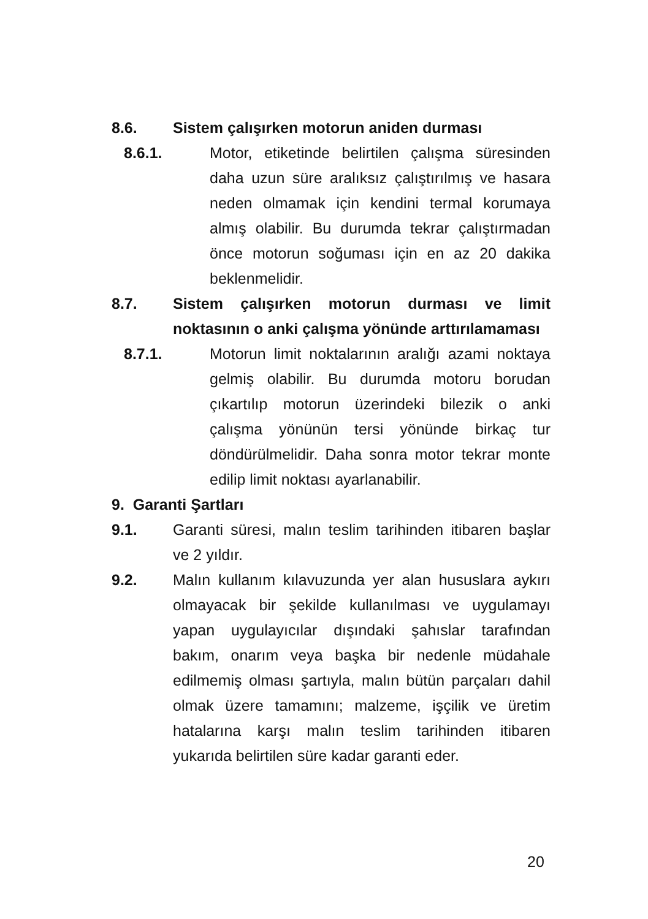8.6. Sistem çalışırken motorun aniden durması
8.6.1. Motor, etiketinde belirtilen çalışma süresinden daha uzun süre aralıksız çalıştırılmış ve hasara neden olmamak için kendini termal korumaya almış olabilir. Bu durumda tekrar çalıştırmadan önce motorun soğuması için en az 20 dakika beklenmelidir.
8.7. Sistem çalışırken motorun durması ve limit noktasının o anki çalışma yönünde arttırılamaması
8.7.1. Motorun limit noktalarının aralığı azami noktaya gelmiş olabilir. Bu durumda motoru borudan çıkartılıp motorun üzerindeki bilezik o anki çalışma yönünün tersi yönünde birkaç tur döndürülmelidir. Daha sonra motor tekrar monte edilip limit noktası ayarlanabilir.
9. Garanti Şartları
9.1. Garanti süresi, malın teslim tarihinden itibaren başlar ve 2 yıldır.
9.2. Malın kullanım kılavuzunda yer alan hususlara aykırı olmayacak bir şekilde kullanılması ve uygulamayı yapan uygulayıcılar dışındaki şahıslar tarafından bakım, onarım veya başka bir nedenle müdahale edilmemiş olması şartıyla, malın bütün parçaları dahil olmak üzere tamamını; malzeme, işçilik ve üretim hatalarına karşı malın teslim tarihinden itibaren yukarıda belirtilen süre kadar garanti eder.
20